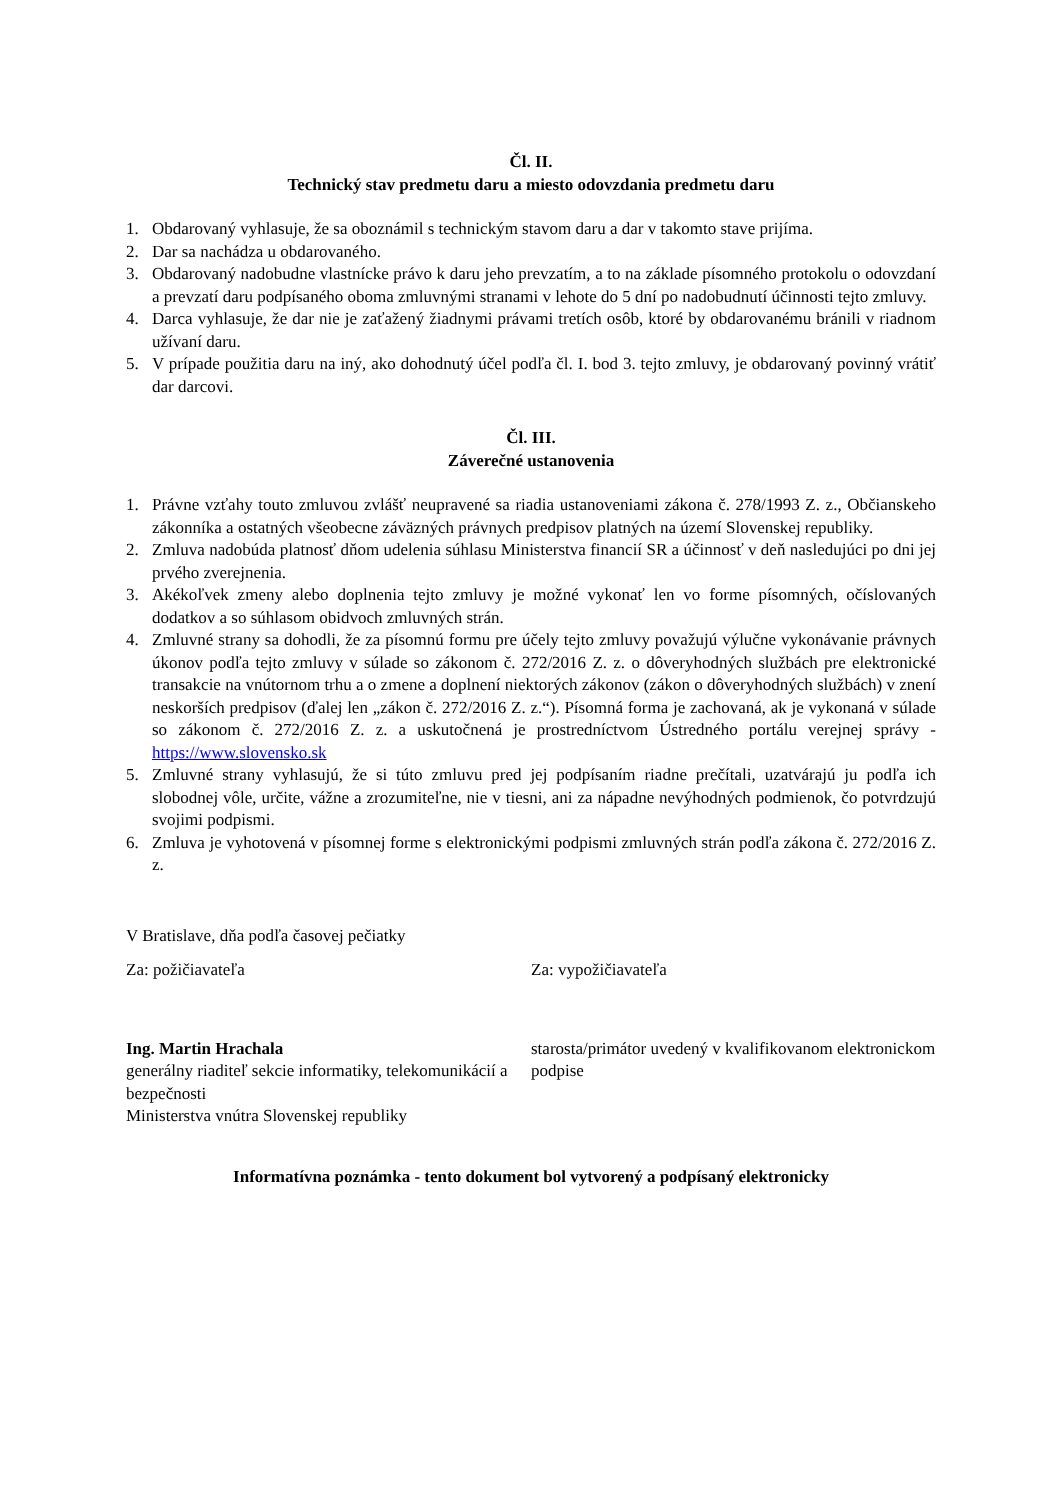Čl. II.
Technický stav predmetu daru a miesto odovzdania predmetu daru
1. Obdarovaný vyhlasuje, že sa oboznámil s technickým stavom daru a dar v takomto stave prijíma.
2. Dar sa nachádza u obdarovaného.
3. Obdarovaný nadobudne vlastnícke právo k daru jeho prevzatím, a to na základe písomného protokolu o odovzdaní a prevzatí daru podpísaného oboma zmluvnými stranami v lehote do 5 dní po nadobudnutí účinnosti tejto zmluvy.
4. Darca vyhlasuje, že dar nie je zaťažený žiadnymi právami tretích osôb, ktoré by obdarovanému bránili v riadnom užívaní daru.
5. V prípade použitia daru na iný, ako dohodnutý účel podľa čl. I. bod 3. tejto zmluvy, je obdarovaný povinný vrátiť dar darcovi.
Čl. III.
Záverečné ustanovenia
1. Právne vzťahy touto zmluvou zvlášť neupravené sa riadia ustanoveniami zákona č. 278/1993 Z. z., Občianskeho zákonníka a ostatných všeobecne záväzných právnych predpisov platných na území Slovenskej republiky.
2. Zmluva nadobúda platnosť dňom udelenia súhlasu Ministerstva financií SR a účinnosť v deň nasledujúci po dni jej prvého zverejnenia.
3. Akékoľvek zmeny alebo doplnenia tejto zmluvy je možné vykonať len vo forme písomných, očíslovaných dodatkov a so súhlasom obidvoch zmluvných strán.
4. Zmluvné strany sa dohodli, že za písomnú formu pre účely tejto zmluvy považujú výlučne vykonávanie právnych úkonov podľa tejto zmluvy v súlade so zákonom č. 272/2016 Z. z. o dôveryhodných službách pre elektronické transakcie na vnútornom trhu a o zmene a doplnení niektorých zákonov (zákon o dôveryhodných službách) v znení neskorších predpisov (ďalej len „zákon č. 272/2016 Z. z.“). Písomná forma je zachovaná, ak je vykonaná v súlade so zákonom č. 272/2016 Z. z. a uskutočnená je prostredníctvom Ústredného portálu verejnej správy - https://www.slovensko.sk
5. Zmluvné strany vyhlasujú, že si túto zmluvu pred jej podpísaním riadne prečítali, uzatvárajú ju podľa ich slobodnej vôle, určite, vážne a zrozumiteľne, nie v tiesni, ani za nápadne nevýhodných podmienok, čo potvrdzujú svojimi podpismi.
6. Zmluva je vyhotovená v písomnej forme s elektronickými podpismi zmluvných strán podľa zákona č. 272/2016 Z. z.
V Bratislave, dňa podľa časovej pečiatky
Za: požičiavateľa Za: vypožičiavateľa
Ing. Martin Hrachala
generálny riaditeľ sekcie informatiky, telekomunikácií a bezpečnosti
Ministerstva vnútra Slovenskej republiky
starosta/primátor uvedený v kvalifikovanom elektronickom podpise
Informatívna poznámka - tento dokument bol vytvorený a podpísaný elektronicky